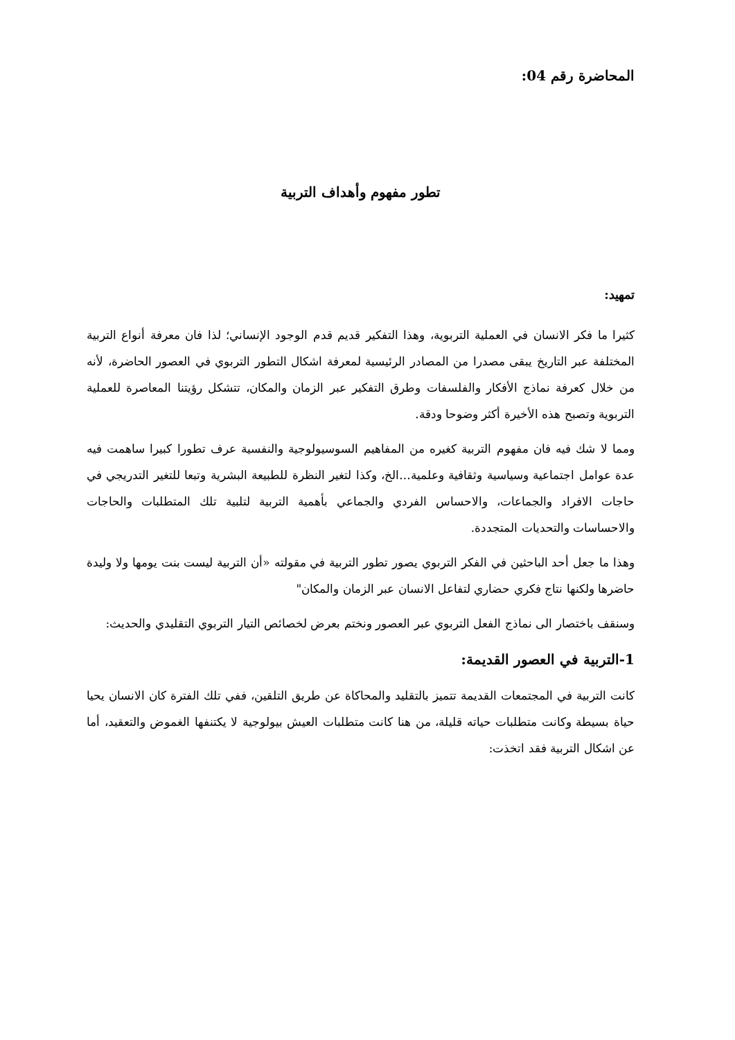المحاضرة رقم 04:
تطور مفهوم وأهداف التربية
تمهيد:
كثيرا ما فكر الانسان في العملية التربوية، وهذا التفكير قديم قدم الوجود الإنساني؛ لذا فان معرفة أنواع التربية المختلفة عبر التاريخ يبقى مصدرا من المصادر الرئيسية لمعرفة اشكال التطور التربوي في العصور الحاضرة، لأنه من خلال كعرفة نماذج الأفكار والفلسفات وطرق التفكير عبر الزمان والمكان، تتشكل رؤيتنا المعاصرة للعملية التربوية وتصبح هذه الأخيرة أكثر وضوحا ودقة.
ومما لا شك فيه فان مفهوم التربية كغيره من المفاهيم السوسيولوجية والنفسية عرف تطورا كبيرا ساهمت فيه عدة عوامل اجتماعية وسياسية وثقافية وعلمية...الخ، وكذا لتغير النظرة للطبيعة البشرية وتبعا للتغير التدريجي في حاجات الافراد والجماعات، والاحساس الفردي والجماعي بأهمية التربية لتلبية تلك المتطلبات والحاجات والاحساسات والتحديات المتجددة.
وهذا ما جعل أحد الباحثين في الفكر التربوي يصور تطور التربية في مقولته «أن التربية ليست بنت يومها ولا وليدة حاضرها ولكنها نتاج فكري حضاري لتفاعل الانسان عبر الزمان والمكان"
وسنقف باختصار الى نماذج الفعل التربوي عبر العصور ونختم بعرض لخصائص التيار التربوي التقليدي والحديث:
1-التربية في العصور القديمة:
كانت التربية في المجتمعات القديمة تتميز بالتقليد والمحاكاة عن طريق التلقين، ففي تلك الفترة كان الانسان يحيا حياة بسيطة وكانت متطلبات حياته قليلة، من هنا كانت متطلبات العيش بيولوجية لا يكتنفها الغموض والتعقيد، أما عن اشكال التربية فقد اتخذت: